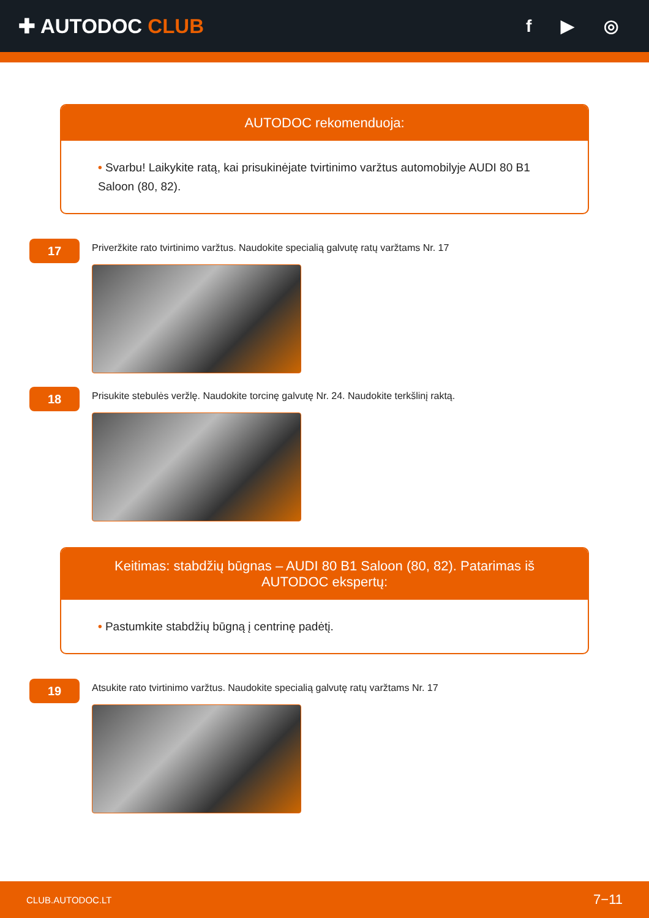✚ AUTODOC CLUB
f ▶ ◎
AUTODOC rekomenduoja:
• Svarbu! Laikykite ratą, kai prisukinėjate tvirtinimo varžtus automobilyje AUDI 80 B1 Saloon (80, 82).
17
Priveržkite rato tvirtinimo varžtus. Naudokite specialią galvutę ratų varžtams Nr. 17
18
Prisukite stebulės veržlę. Naudokite torcinę galvutę Nr. 24. Naudokite terkšlinį raktą.
Keitimas: stabdžių būgnas – AUDI 80 B1 Saloon (80, 82). Patarimas iš AUTODOC ekspertų:
• Pastumkite stabdžių būgną į centrinę padėtį.
19
Atsukite rato tvirtinimo varžtus. Naudokite specialią galvutę ratų varžtams Nr. 17
CLUB.AUTODOC.LT 7−11